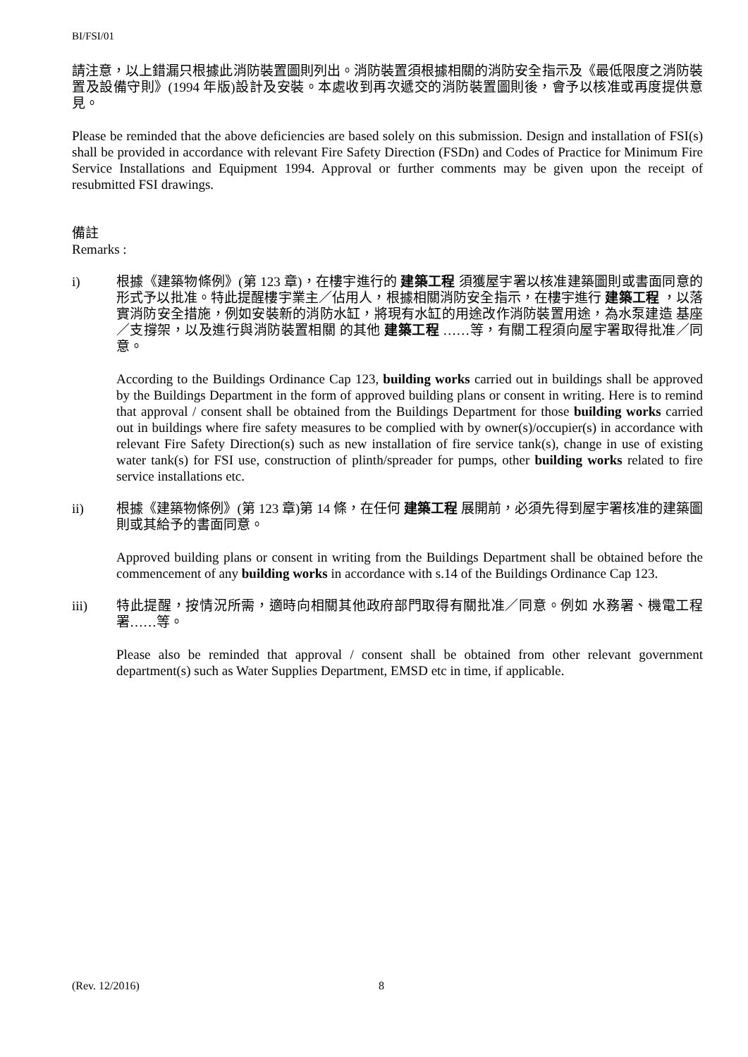BI/FSI/01
請注意，以上錯漏只根據此消防裝置圖則列出。消防裝置須根據相關的消防安全指示及《最低限度之消防裝置及設備守則》(1994 年版)設計及安裝。本處收到再次遞交的消防裝置圖則後，會予以核准或再度提供意見。
Please be reminded that the above deficiencies are based solely on this submission. Design and installation of FSI(s) shall be provided in accordance with relevant Fire Safety Direction (FSDn) and Codes of Practice for Minimum Fire Service Installations and Equipment 1994. Approval or further comments may be given upon the receipt of resubmitted FSI drawings.
備註
Remarks :
i) 根據《建築物條例》(第 123 章)，在樓宇進行的 建築工程 須獲屋宇署以核准建築圖則或書面同意的形式予以批准。特此提醒樓宇業主／佔用人，根據相關消防安全指示，在樓宇進行 建築工程 ，以落實消防安全措施，例如安裝新的消防水缸，將現有水缸的用途改作消防裝置用途，為水泵建造 基座／支撐架，以及進行與消防裝置相關 的其他 建築工程 ……等，有關工程須向屋宇署取得批准／同意。
According to the Buildings Ordinance Cap 123, building works carried out in buildings shall be approved by the Buildings Department in the form of approved building plans or consent in writing. Here is to remind that approval / consent shall be obtained from the Buildings Department for those building works carried out in buildings where fire safety measures to be complied with by owner(s)/occupier(s) in accordance with relevant Fire Safety Direction(s) such as new installation of fire service tank(s), change in use of existing water tank(s) for FSI use, construction of plinth/spreader for pumps, other building works related to fire service installations etc.
ii) 根據《建築物條例》(第 123 章)第 14 條，在任何 建築工程 展開前，必須先得到屋宇署核准的建築圖則或其給予的書面同意。
Approved building plans or consent in writing from the Buildings Department shall be obtained before the commencement of any building works in accordance with s.14 of the Buildings Ordinance Cap 123.
iii) 特此提醒，按情況所需，適時向相關其他政府部門取得有關批准／同意。例如 水務署、機電工程署……等。
Please also be reminded that approval / consent shall be obtained from other relevant government department(s) such as Water Supplies Department, EMSD etc in time, if applicable.
(Rev. 12/2016) 8